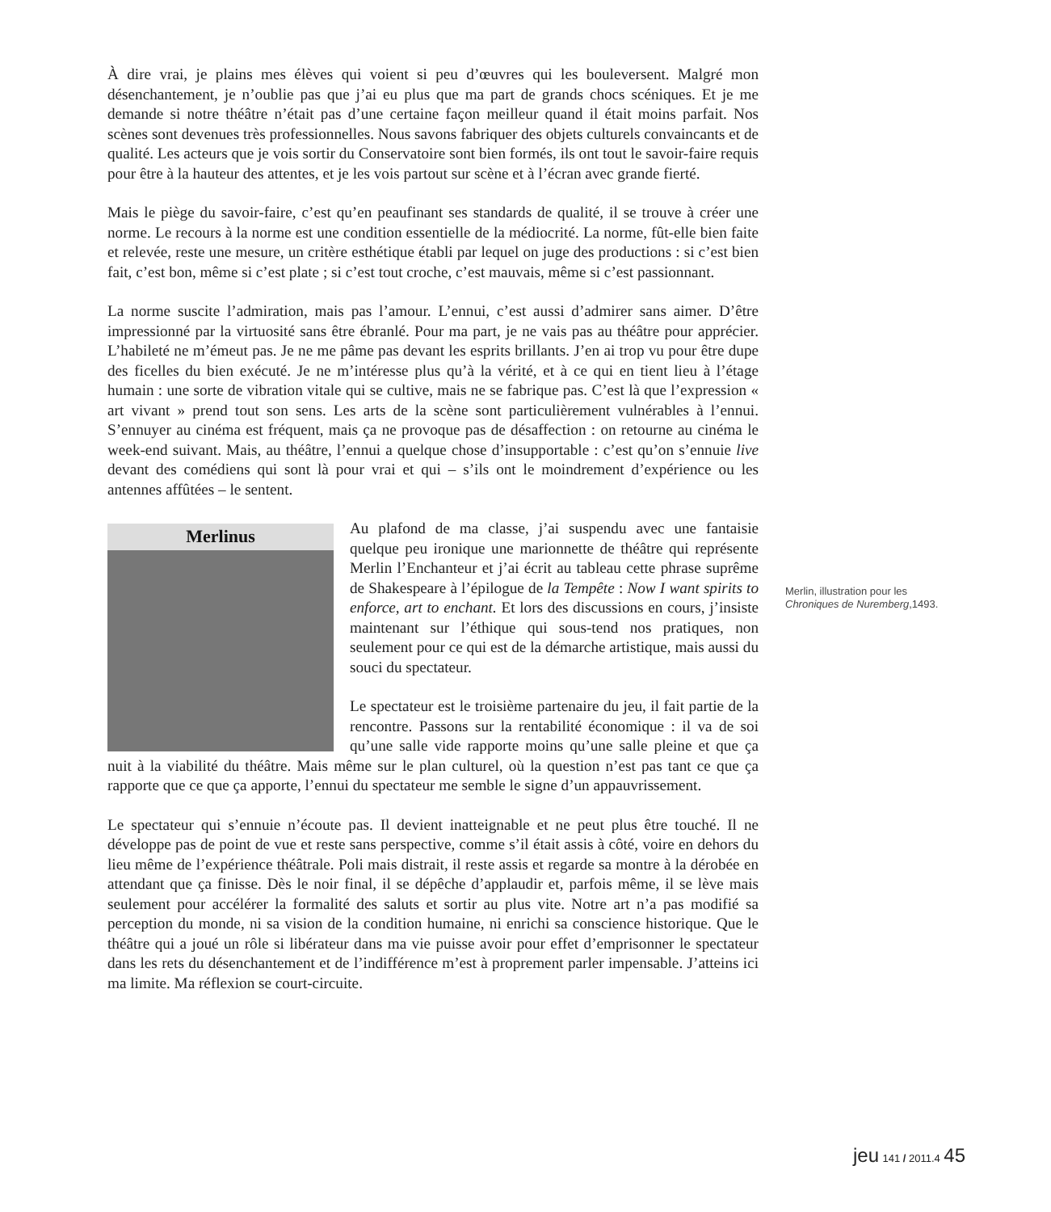À dire vrai, je plains mes élèves qui voient si peu d’œuvres qui les bouleversent. Malgré mon désenchantement, je n’oublie pas que j’ai eu plus que ma part de grands chocs scéniques. Et je me demande si notre théâtre n’était pas d’une certaine façon meilleur quand il était moins parfait. Nos scènes sont devenues très professionnelles. Nous savons fabriquer des objets culturels convaincants et de qualité. Les acteurs que je vois sortir du Conservatoire sont bien formés, ils ont tout le savoir-faire requis pour être à la hauteur des attentes, et je les vois partout sur scène et à l’écran avec grande fierté.
Mais le piège du savoir-faire, c’est qu’en peaufinant ses standards de qualité, il se trouve à créer une norme. Le recours à la norme est une condition essentielle de la médiocrité. La norme, fût-elle bien faite et relevée, reste une mesure, un critère esthétique établi par lequel on juge des productions : si c’est bien fait, c’est bon, même si c’est plate ; si c’est tout croche, c’est mauvais, même si c’est passionnant.
La norme suscite l’admiration, mais pas l’amour. L’ennui, c’est aussi d’admirer sans aimer. D’être impressionné par la virtuosité sans être ébranlé. Pour ma part, je ne vais pas au théâtre pour apprécier. L’habileté ne m’émeut pas. Je ne me pâme pas devant les esprits brillants. J’en ai trop vu pour être dupe des ficelles du bien exécuté. Je ne m’intéresse plus qu’à la vérité, et à ce qui en tient lieu à l’étage humain : une sorte de vibration vitale qui se cultive, mais ne se fabrique pas. C’est là que l’expression « art vivant » prend tout son sens. Les arts de la scène sont particulièrement vulnérables à l’ennui. S’ennuyer au cinéma est fréquent, mais ça ne provoque pas de désaffection : on retourne au cinéma le week-end suivant. Mais, au théâtre, l’ennui a quelque chose d’insupportable : c’est qu’on s’ennuie live devant des comédiens qui sont là pour vrai et qui – s’ils ont le moindrement d’expérience ou les antennes affûtées – le sentent.
Merlinus
Au plafond de ma classe, j’ai suspendu avec une fantaisie quelque peu ironique une marionnette de théâtre qui représente Merlin l’Enchanteur et j’ai écrit au tableau cette phrase suprême de Shakespeare à l’épilogue de la Tempête : Now I want spirits to enforce, art to enchant. Et lors des discussions en cours, j’insiste maintenant sur l’éthique qui sous-tend nos pratiques, non seulement pour ce qui est de la démarche artistique, mais aussi du souci du spectateur.
Le spectateur est le troisième partenaire du jeu, il fait partie de la rencontre. Passons sur la rentabilité économique : il va de soi qu’une salle vide rapporte moins qu’une salle pleine et que ça nuit à la viabilité du théâtre. Mais même sur le plan culturel, où la question n’est pas tant ce que ça rapporte que ce que ça apporte, l’ennui du spectateur me semble le signe d’un appauvrissement.
Le spectateur qui s’ennuie n’écoute pas. Il devient inatteignable et ne peut plus être touché. Il ne développe pas de point de vue et reste sans perspective, comme s’il était assis à côté, voire en dehors du lieu même de l’expérience théâtrale. Poli mais distrait, il reste assis et regarde sa montre à la dérobée en attendant que ça finisse. Dès le noir final, il se dépêche d’applaudir et, parfois même, il se lève mais seulement pour accélérer la formalité des saluts et sortir au plus vite. Notre art n’a pas modifié sa perception du monde, ni sa vision de la condition humaine, ni enrichi sa conscience historique. Que le théâtre qui a joué un rôle si libérateur dans ma vie puisse avoir pour effet d’emprisonner le spectateur dans les rets du désenchantement et de l’indifférence m’est à proprement parler impensable. J’atteins ici ma limite. Ma réflexion se court-circuite.
Merlin, illustration pour les Chroniques de Nuremberg,1493.
jeu 141 / 2011.4 45